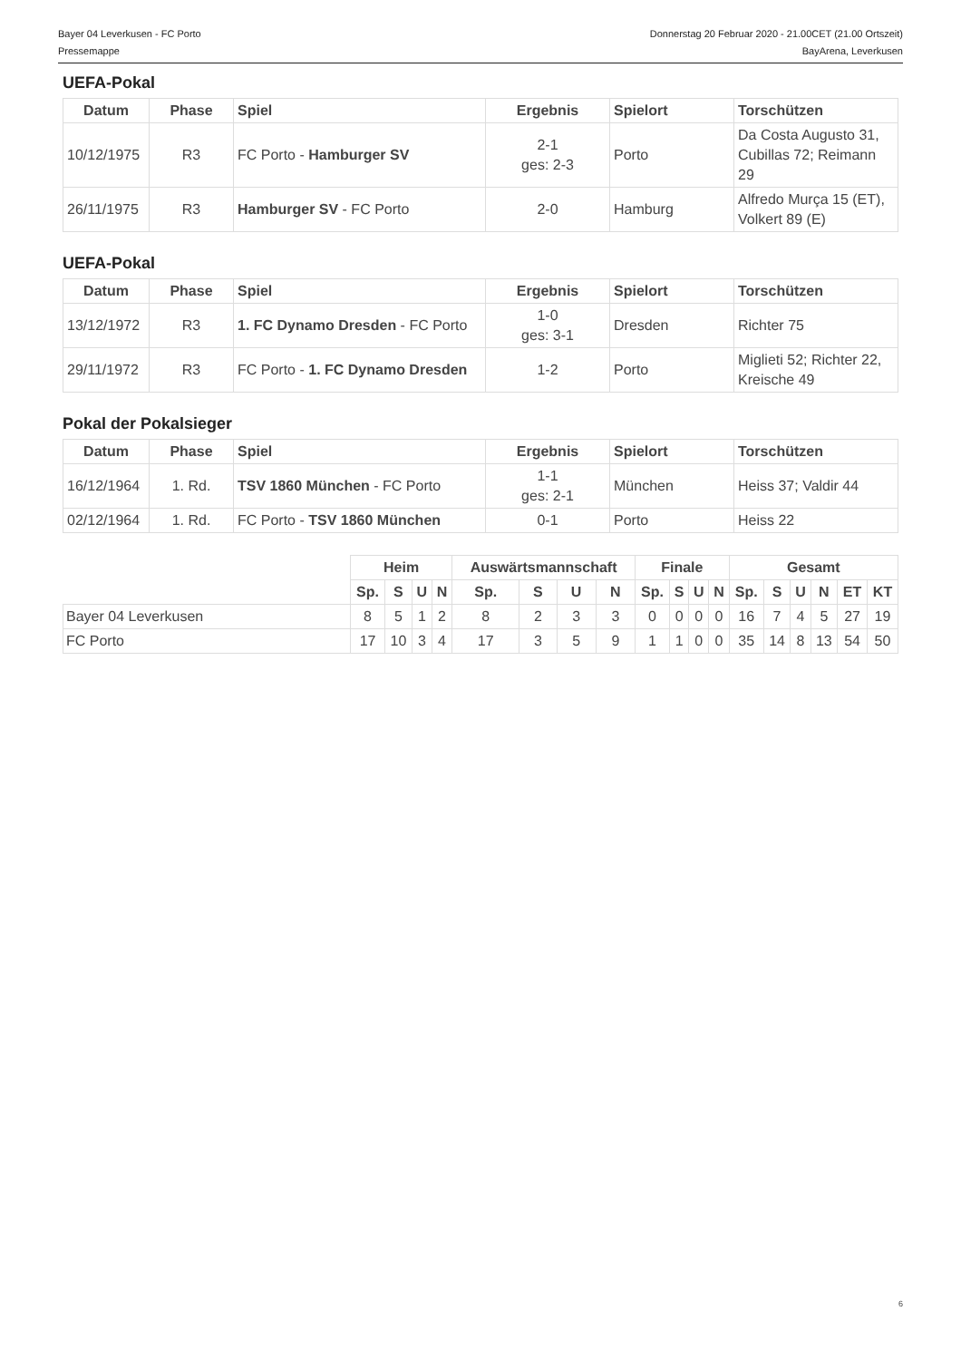Bayer 04 Leverkusen - FC Porto Donnerstag 20 Februar 2020 - 21.00CET (21.00 Ortszeit)
Pressemappe BayArena, Leverkusen
UEFA-Pokal
| Datum | Phase | Spiel | Ergebnis | Spielort | Torschützen |
| --- | --- | --- | --- | --- | --- |
| 10/12/1975 | R3 | FC Porto - Hamburger SV | 2-1 ges: 2-3 | Porto | Da Costa Augusto 31, Cubillas 72; Reimann 29 |
| 26/11/1975 | R3 | Hamburger SV - FC Porto | 2-0 | Hamburg | Alfredo Murça 15 (ET), Volkert 89 (E) |
UEFA-Pokal
| Datum | Phase | Spiel | Ergebnis | Spielort | Torschützen |
| --- | --- | --- | --- | --- | --- |
| 13/12/1972 | R3 | 1. FC Dynamo Dresden - FC Porto | 1-0 ges: 3-1 | Dresden | Richter 75 |
| 29/11/1972 | R3 | FC Porto - 1. FC Dynamo Dresden | 1-2 | Porto | Miglieti 52; Richter 22, Kreische 49 |
Pokal der Pokalsieger
| Datum | Phase | Spiel | Ergebnis | Spielort | Torschützen |
| --- | --- | --- | --- | --- | --- |
| 16/12/1964 | 1. Rd. | TSV 1860 München - FC Porto | 1-1 ges: 2-1 | München | Heiss 37; Valdir 44 |
| 02/12/1964 | 1. Rd. | FC Porto - TSV 1860 München | 0-1 | Porto | Heiss 22 |
| | Heim | | | | Auswärtsmannschaft | | | | Finale | | | | Gesamt | | | | | |
| | Sp. | S | U | N | Sp. | S | U | N | Sp. | S | U | N | Sp. | S | U | N | ET | KT |
| Bayer 04 Leverkusen | 8 | 5 | 1 | 2 | 8 | 2 | 3 | 3 | 0 | 0 | 0 | 0 | 16 | 7 | 4 | 5 | 27 | 19 |
| FC Porto | 17 | 10 | 3 | 4 | 17 | 3 | 5 | 9 | 1 | 1 | 0 | 0 | 35 | 14 | 8 | 13 | 54 | 50 |
6